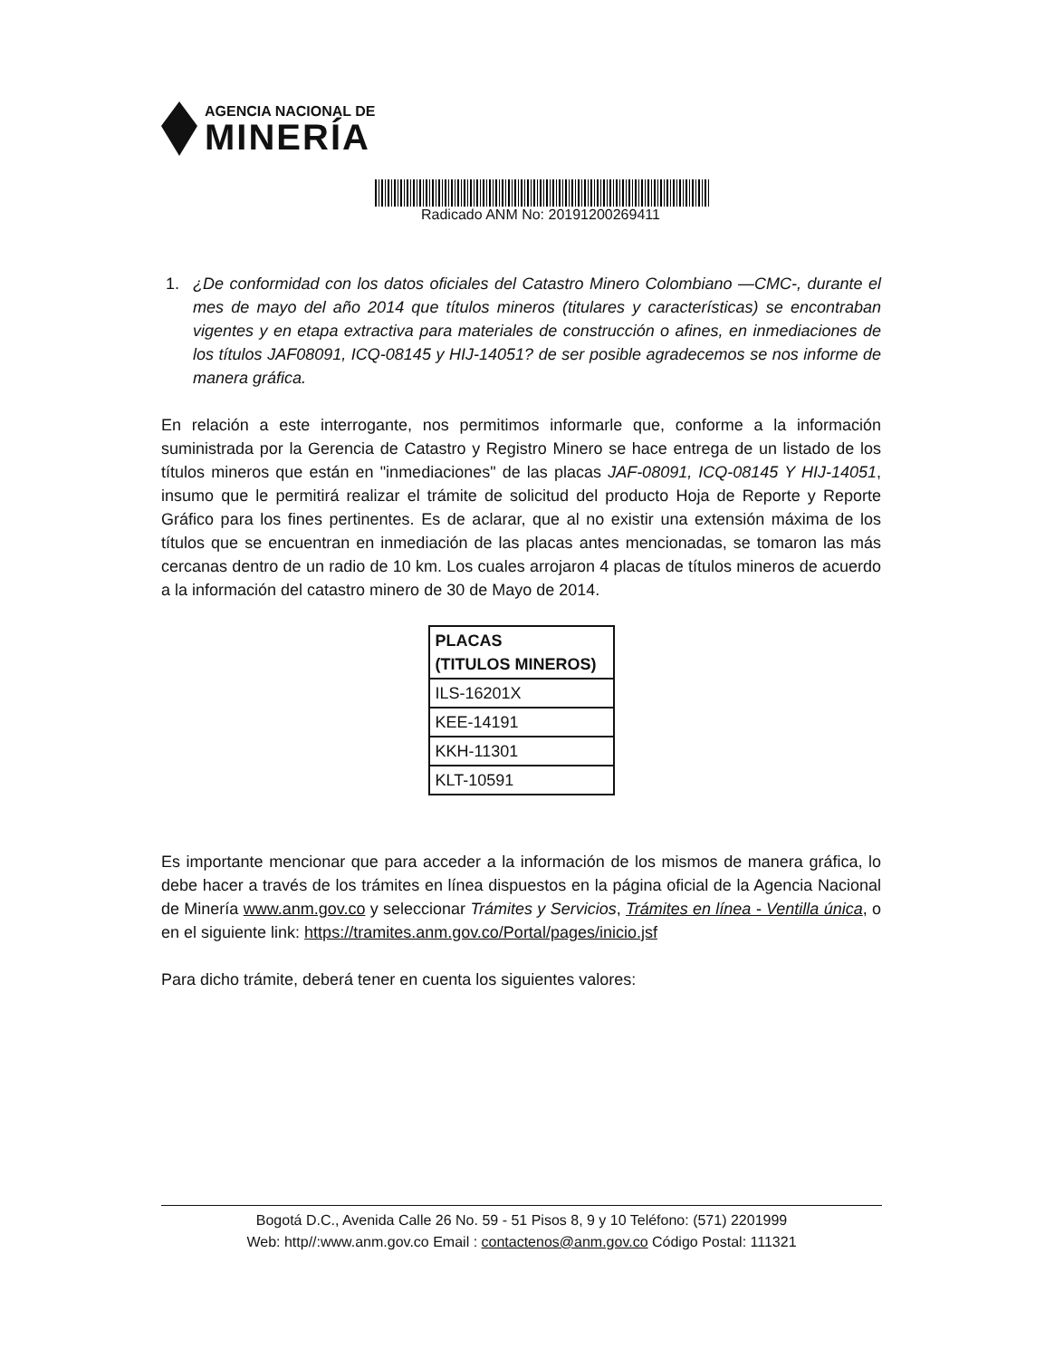AGENCIA NACIONAL DE
MINERÍA
Radicado ANM No: 20191200269411
1. ¿De conformidad con los datos oficiales del Catastro Minero Colombiano —CMC-, durante el mes de mayo del año 2014 que títulos mineros (titulares y características) se encontraban vigentes y en etapa extractiva para materiales de construcción o afines, en inmediaciones de los títulos JAF08091, ICQ-08145 y HIJ-14051? de ser posible agradecemos se nos informe de manera gráfica.
En relación a este interrogante, nos permitimos informarle que, conforme a la información suministrada por la Gerencia de Catastro y Registro Minero se hace entrega de un listado de los títulos mineros que están en "inmediaciones" de las placas JAF-08091, ICQ-08145 Y HIJ-14051, insumo que le permitirá realizar el trámite de solicitud del producto Hoja de Reporte y Reporte Gráfico para los fines pertinentes. Es de aclarar, que al no existir una extensión máxima de los títulos que se encuentran en inmediación de las placas antes mencionadas, se tomaron las más cercanas dentro de un radio de 10 km. Los cuales arrojaron 4 placas de títulos mineros de acuerdo a la información del catastro minero de 30 de Mayo de 2014.
| PLACAS (TITULOS MINEROS) |
| --- |
| ILS-16201X |
| KEE-14191 |
| KKH-11301 |
| KLT-10591 |
Es importante mencionar que para acceder a la información de los mismos de manera gráfica, lo debe hacer a través de los trámites en línea dispuestos en la página oficial de la Agencia Nacional de Minería www.anm.gov.co y seleccionar Trámites y Servicios, Trámites en línea - Ventilla única, o en el siguiente link: https://tramites.anm.gov.co/Portal/pages/inicio.jsf
Para dicho trámite, deberá tener en cuenta los siguientes valores:
Bogotá D.C., Avenida Calle 26 No. 59 - 51 Pisos 8, 9 y 10 Teléfono: (571) 2201999
Web: http//:www.anm.gov.co Email : contactenos@anm.gov.co Código Postal: 111321